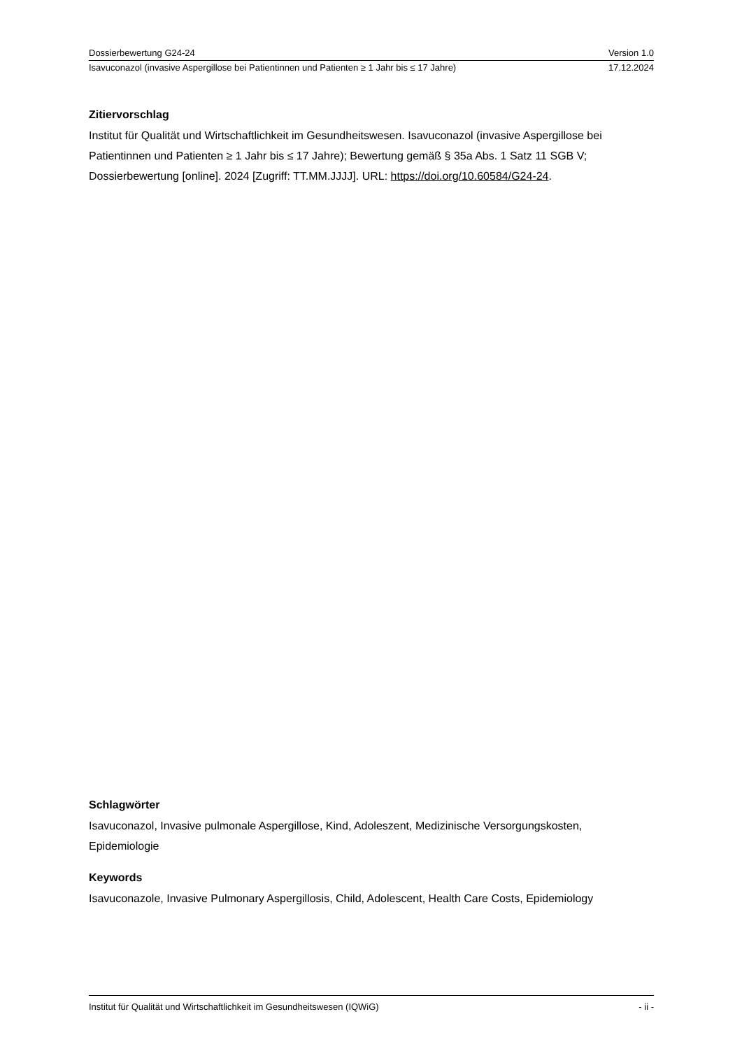Dossierbewertung G24-24 Version 1.0
Isavuconazol (invasive Aspergillose bei Patientinnen und Patienten ≥ 1 Jahr bis ≤ 17 Jahre) 17.12.2024
Zitiervorschlag
Institut für Qualität und Wirtschaftlichkeit im Gesundheitswesen. Isavuconazol (invasive Aspergillose bei Patientinnen und Patienten ≥ 1 Jahr bis ≤ 17 Jahre); Bewertung gemäß § 35a Abs. 1 Satz 11 SGB V; Dossierbewertung [online]. 2024 [Zugriff: TT.MM.JJJJ]. URL: https://doi.org/10.60584/G24-24.
Schlagwörter
Isavuconazol, Invasive pulmonale Aspergillose, Kind, Adoleszent, Medizinische Versorgungskosten, Epidemiologie
Keywords
Isavuconazole, Invasive Pulmonary Aspergillosis, Child, Adolescent, Health Care Costs, Epidemiology
Institut für Qualität und Wirtschaftlichkeit im Gesundheitswesen (IQWiG) - ii -